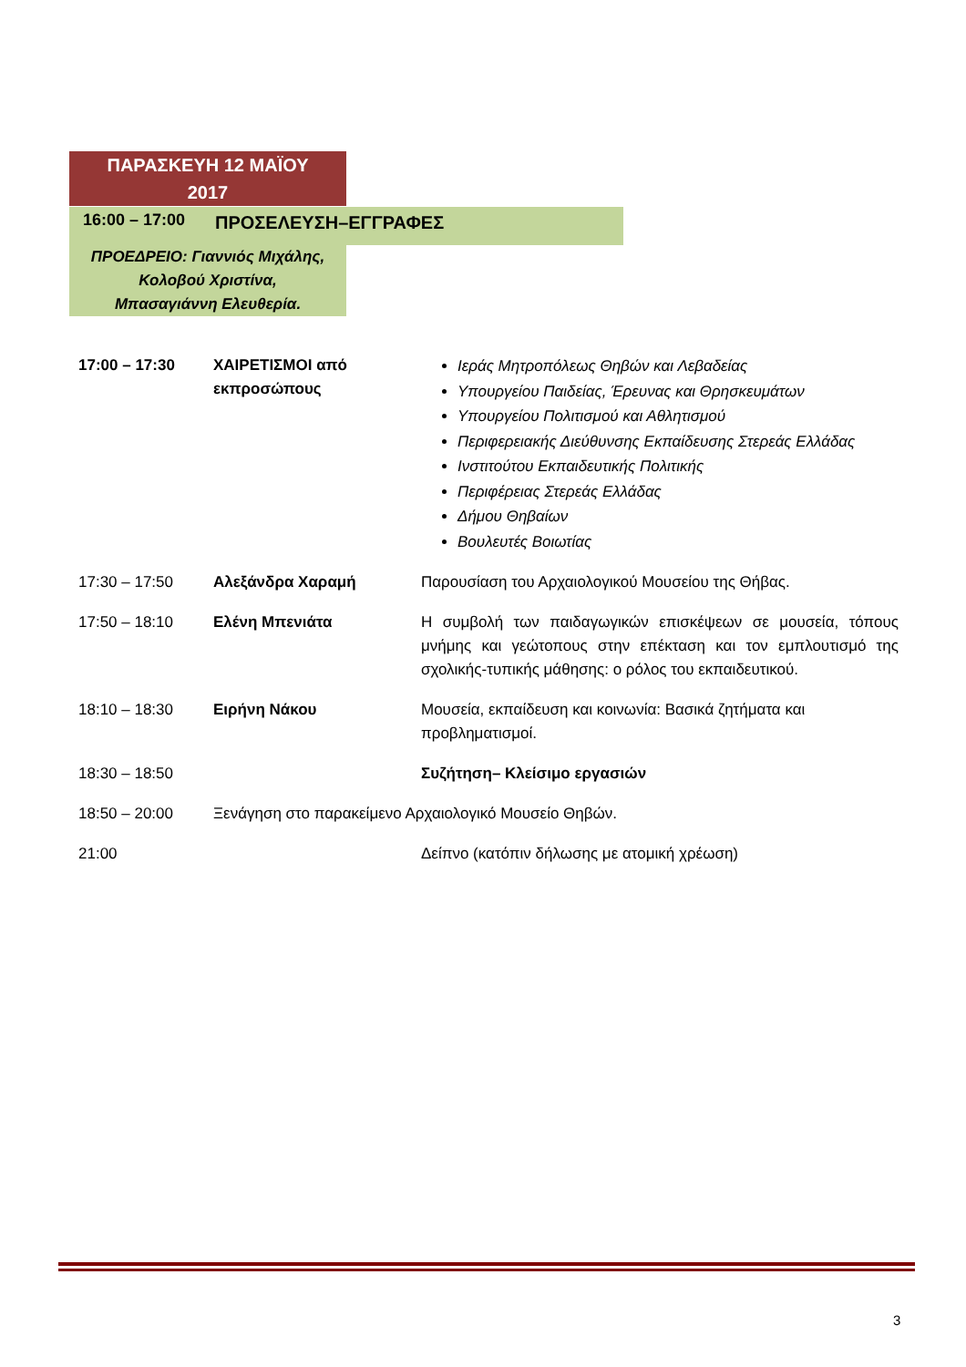ΠΑΡΑΣΚΕΥΗ 12 ΜΑΪΟΥ
2017
16:00 – 17:00 ΠΡΟΣΕΛΕΥΣΗ–ΕΓΓΡΑΦΕΣ
ΠΡΟΕΔΡΕΙΟ: Γιαννιός Μιχάλης,
Κολοβού Χριστίνα,
Μπασαγιάννη Ελευθερία.
| 17:00 – 17:30 | ΧΑΙΡΕΤΙΣΜΟΙ από εκπροσώπους | Ιεράς Μητροπόλεως Θηβών και Λεβαδείας Υπουργείου Παιδείας, Έρευνας και Θρησκευμάτων Υπουργείου Πολιτισμού και Αθλητισμού Περιφερειακής Διεύθυνσης Εκπαίδευσης Στερεάς Ελλάδας Ινστιτούτου Εκπαιδευτικής Πολιτικής Περιφέρειας Στερεάς Ελλάδας Δήμου Θηβαίων Βουλευτές Βοιωτίας |
| 17:30 – 17:50 | Αλεξάνδρα Χαραμή | Παρουσίαση του Αρχαιολογικού Μουσείου της Θήβας. |
| 17:50 – 18:10 | Ελένη Μπενιάτα | Η συμβολή των παιδαγωγικών επισκέψεων σε μουσεία, τόπους μνήμης και γεώτοπους στην επέκταση και τον εμπλουτισμό της σχολικής-τυπικής μάθησης: ο ρόλος του εκπαιδευτικού. |
| 18:10 – 18:30 | Ειρήνη Νάκου | Μουσεία, εκπαίδευση και κοινωνία: Βασικά ζητήματα και προβληματισμοί. |
| 18:30 – 18:50 | | Συζήτηση– Κλείσιμο εργασιών |
| 18:50 – 20:00 | Ξενάγηση στο παρακείμενο Αρχαιολογικό Μουσείο Θηβών. | |
| 21:00 | | Δείπνο (κατόπιν δήλωσης με ατομική χρέωση) |
3